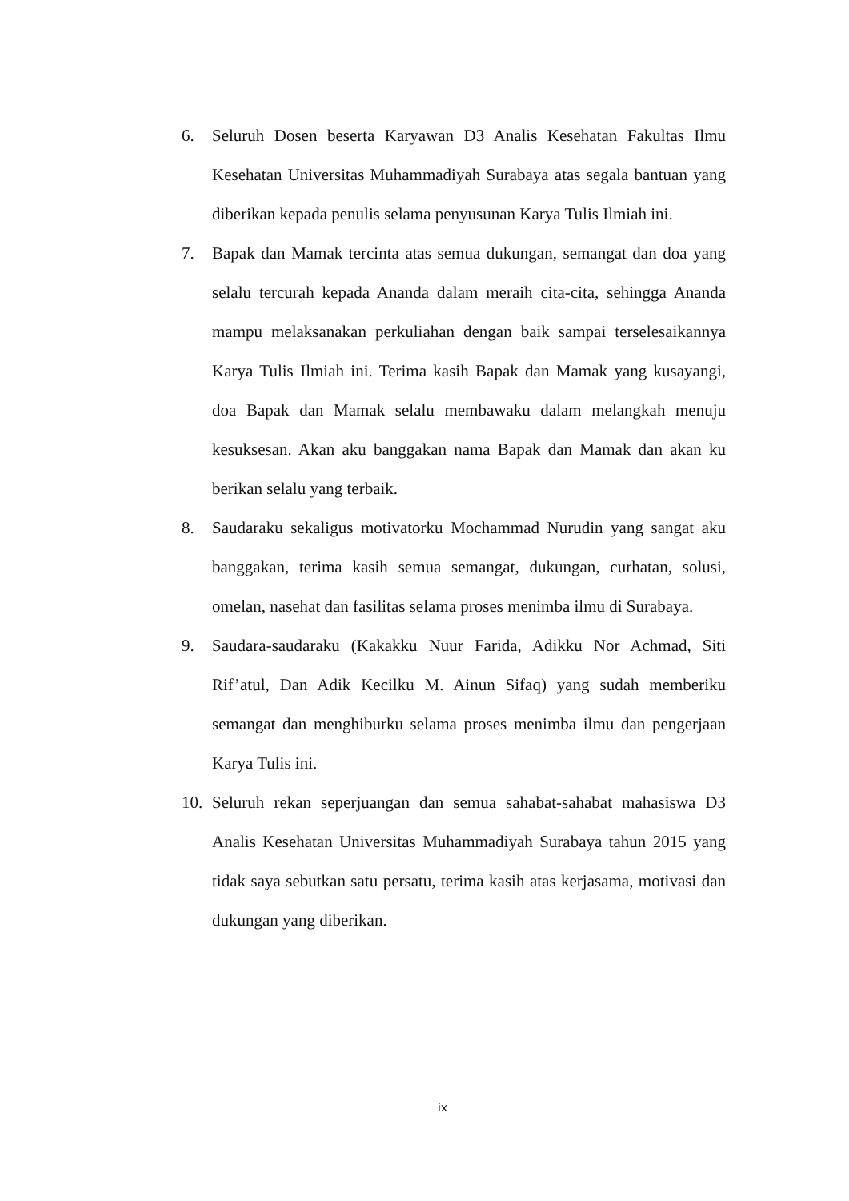6. Seluruh Dosen beserta Karyawan D3 Analis Kesehatan Fakultas Ilmu Kesehatan Universitas Muhammadiyah Surabaya atas segala bantuan yang diberikan kepada penulis selama penyusunan Karya Tulis Ilmiah ini.
7. Bapak dan Mamak tercinta atas semua dukungan, semangat dan doa yang selalu tercurah kepada Ananda dalam meraih cita-cita, sehingga Ananda mampu melaksanakan perkuliahan dengan baik sampai terselesaikannya Karya Tulis Ilmiah ini. Terima kasih Bapak dan Mamak yang kusayangi, doa Bapak dan Mamak selalu membawaku dalam melangkah menuju kesuksesan. Akan aku banggakan nama Bapak dan Mamak dan akan ku berikan selalu yang terbaik.
8. Saudaraku sekaligus motivatorku Mochammad Nurudin yang sangat aku banggakan, terima kasih semua semangat, dukungan, curhatan, solusi, omelan, nasehat dan fasilitas selama proses menimba ilmu di Surabaya.
9. Saudara-saudaraku (Kakakku Nuur Farida, Adikku Nor Achmad, Siti Rif’atul, Dan Adik Kecilku M. Ainun Sifaq) yang sudah memberiku semangat dan menghiburku selama proses menimba ilmu dan pengerjaan Karya Tulis ini.
10. Seluruh rekan seperjuangan dan semua sahabat-sahabat mahasiswa D3 Analis Kesehatan Universitas Muhammadiyah Surabaya tahun 2015 yang tidak saya sebutkan satu persatu, terima kasih atas kerjasama, motivasi dan dukungan yang diberikan.
ix